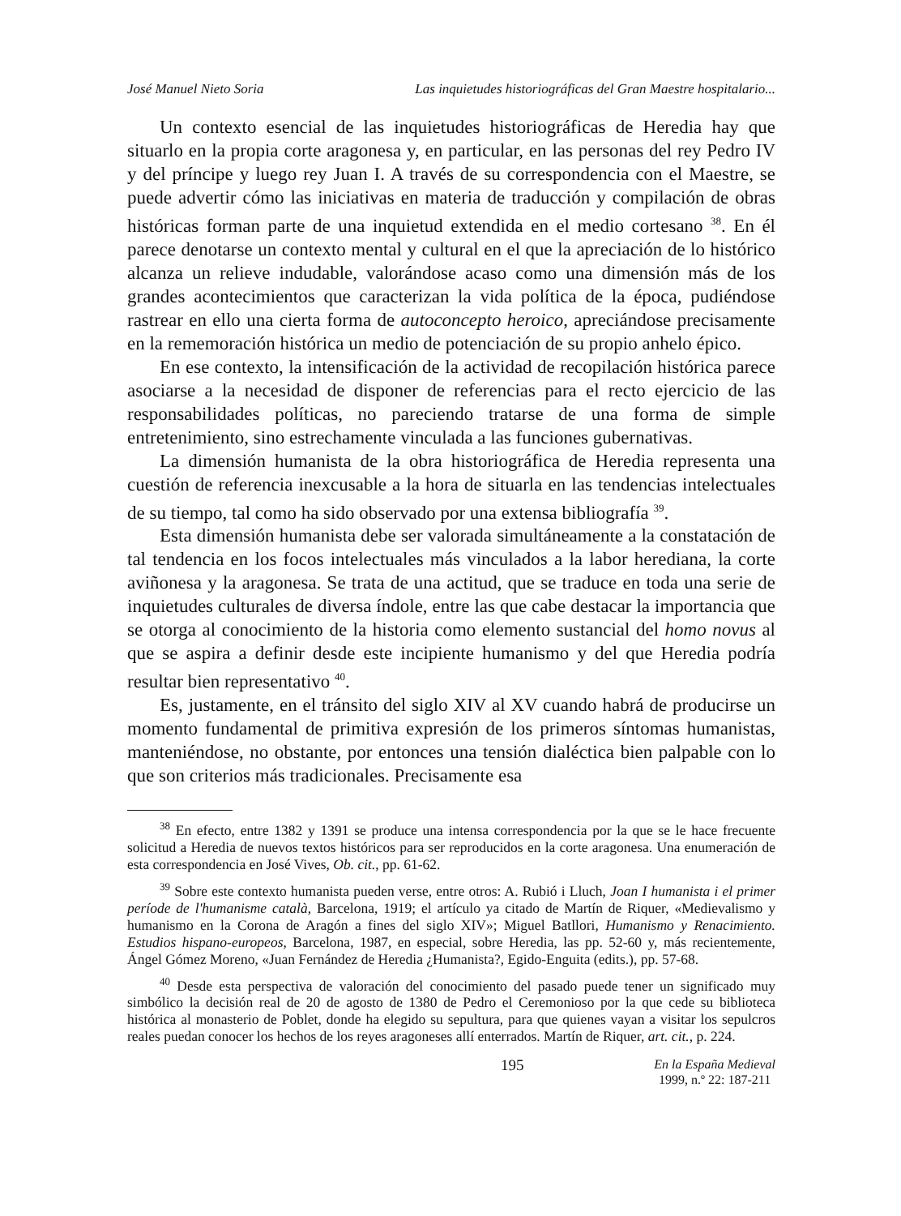José Manuel Nieto Soria Las inquietudes historiográficas del Gran Maestre hospitalario...
Un contexto esencial de las inquietudes historiográficas de Heredia hay que situarlo en la propia corte aragonesa y, en particular, en las personas del rey Pedro IV y del príncipe y luego rey Juan I. A través de su correspondencia con el Maestre, se puede advertir cómo las iniciativas en materia de traducción y compilación de obras históricas forman parte de una inquietud extendida en el medio cortesano <sup>38</sup>. En él parece denotarse un contexto mental y cultural en el que la apreciación de lo histórico alcanza un relieve indudable, valorándose acaso como una dimensión más de los grandes acontecimientos que caracterizan la vida política de la época, pudiéndose rastrear en ello una cierta forma de autoconcepto heroico, apreciándose precisamente en la rememoración histórica un medio de potenciación de su propio anhelo épico.
En ese contexto, la intensificación de la actividad de recopilación histórica parece asociarse a la necesidad de disponer de referencias para el recto ejercicio de las responsabilidades políticas, no pareciendo tratarse de una forma de simple entretenimiento, sino estrechamente vinculada a las funciones gubernativas.
La dimensión humanista de la obra historiográfica de Heredia representa una cuestión de referencia inexcusable a la hora de situarla en las tendencias intelectuales de su tiempo, tal como ha sido observado por una extensa bibliografía <sup>39</sup>.
Esta dimensión humanista debe ser valorada simultáneamente a la constatación de tal tendencia en los focos intelectuales más vinculados a la labor herediana, la corte aviñonesa y la aragonesa. Se trata de una actitud, que se traduce en toda una serie de inquietudes culturales de diversa índole, entre las que cabe destacar la importancia que se otorga al conocimiento de la historia como elemento sustancial del homo novus al que se aspira a definir desde este incipiente humanismo y del que Heredia podría resultar bien representativo <sup>40</sup>.
Es, justamente, en el tránsito del siglo XIV al XV cuando habrá de producirse un momento fundamental de primitiva expresión de los primeros síntomas humanistas, manteniéndose, no obstante, por entonces una tensión dialéctica bien palpable con lo que son criterios más tradicionales. Precisamente esa
<sup>38</sup> En efecto, entre 1382 y 1391 se produce una intensa correspondencia por la que se le hace frecuente solicitud a Heredia de nuevos textos históricos para ser reproducidos en la corte aragonesa. Una enumeración de esta correspondencia en José Vives, Ob. cit., pp. 61-62.
<sup>39</sup> Sobre este contexto humanista pueden verse, entre otros: A. Rubió i Lluch, Joan I humanista i el primer període de l'humanisme català, Barcelona, 1919; el artículo ya citado de Martín de Riquer, «Medievalismo y humanismo en la Corona de Aragón a fines del siglo XIV»; Miguel Batllori, Humanismo y Renacimiento. Estudios hispano-europeos, Barcelona, 1987, en especial, sobre Heredia, las pp. 52-60 y, más recientemente, Ángel Gómez Moreno, «Juan Fernández de Heredia ¿Humanista?, Egido-Enguita (edits.), pp. 57-68.
<sup>40</sup> Desde esta perspectiva de valoración del conocimiento del pasado puede tener un significado muy simbólico la decisión real de 20 de agosto de 1380 de Pedro el Ceremonioso por la que cede su biblioteca histórica al monasterio de Poblet, donde ha elegido su sepultura, para que quienes vayan a visitar los sepulcros reales puedan conocer los hechos de los reyes aragoneses allí enterrados. Martín de Riquer, art. cit., p. 224.
195 En la España Medieval
1999, n.º 22: 187-211